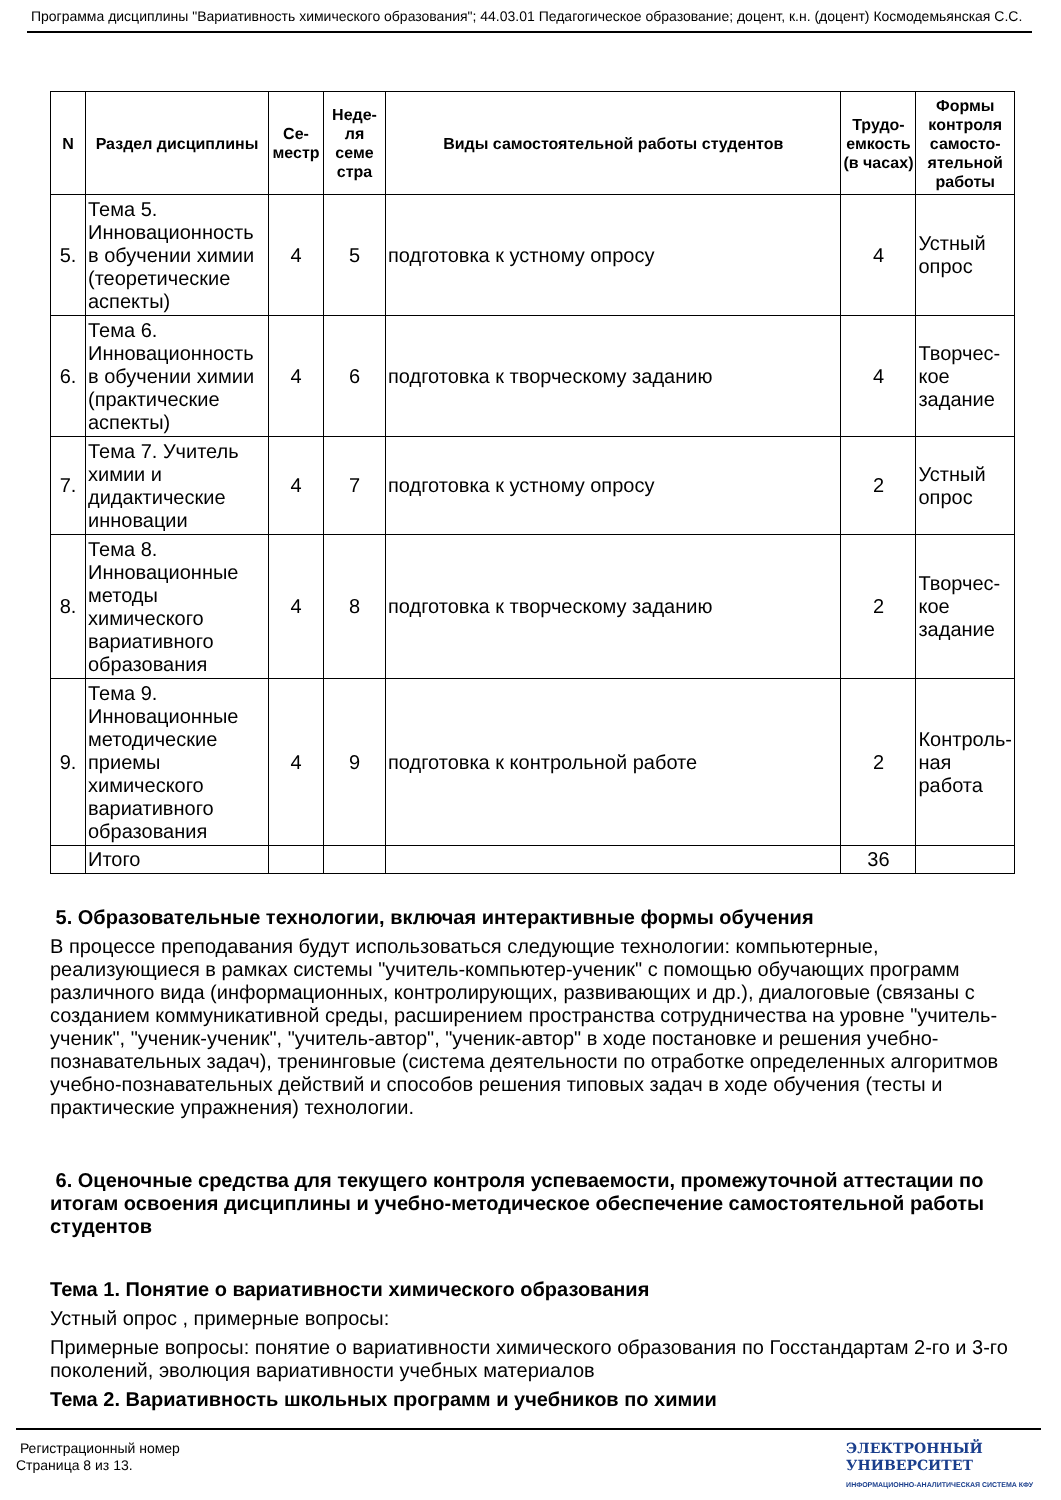Программа дисциплины "Вариативность химического образования"; 44.03.01 Педагогическое образование; доцент, к.н. (доцент) Космодемьянская С.С.
| N | Раздел дисциплины | Се-местр | Неде-ля семе стра | Виды самостоятельной работы студентов | Трудо-емкость (в часах) | Формы контроля самосто-ятельной работы |
| --- | --- | --- | --- | --- | --- | --- |
| 5. | Тема 5. Инновационность в обучении химии (теоретические аспекты) | 4 | 5 | подготовка к устному опросу | 4 | Устный опрос |
| 6. | Тема 6. Инновационность в обучении химии (практические аспекты) | 4 | 6 | подготовка к творческому заданию | 4 | Творчес-кое задание |
| 7. | Тема 7. Учитель химии и дидактические инновации | 4 | 7 | подготовка к устному опросу | 2 | Устный опрос |
| 8. | Тема 8. Инновационные методы химического вариативного образования | 4 | 8 | подготовка к творческому заданию | 2 | Творчес-кое задание |
| 9. | Тема 9. Инновационные методические приемы химического вариативного образования | 4 | 9 | подготовка к контрольной работе | 2 | Контроль-ная работа |
| | Итого | | | | 36 | |
5. Образовательные технологии, включая интерактивные формы обучения
В процессе преподавания будут использоваться следующие технологии: компьютерные, реализующиеся в рамках системы "учитель-компьютер-ученик" с помощью обучающих программ различного вида (информационных, контролирующих, развивающих и др.), диалоговые (связаны с созданием коммуникативной среды, расширением пространства сотрудничества на уровне "учитель-ученик", "ученик-ученик", "учитель-автор", "ученик-автор" в ходе постановке и решения учебно-познавательных задач), тренинговые (система деятельности по отработке определенных алгоритмов учебно-познавательных действий и способов решения типовых задач в ходе обучения (тесты и практические упражнения) технологии.
6. Оценочные средства для текущего контроля успеваемости, промежуточной аттестации по итогам освоения дисциплины и учебно-методическое обеспечение самостоятельной работы студентов
Тема 1. Понятие о вариативности химического образования
Устный опрос , примерные вопросы:
Примерные вопросы: понятие о вариативности химического образования по Госстандартам 2-го и 3-го поколений, эволюция вариативности учебных материалов
Тема 2. Вариативность школьных программ и учебников по химии
Регистрационный номер
Страница 8 из 13.
ЭЛЕКТРОННЫЙ
УНИВЕРСИТЕТ
ИНФОРМАЦИОННО-АНАЛИТИЧЕСКАЯ СИСТЕМА КФУ